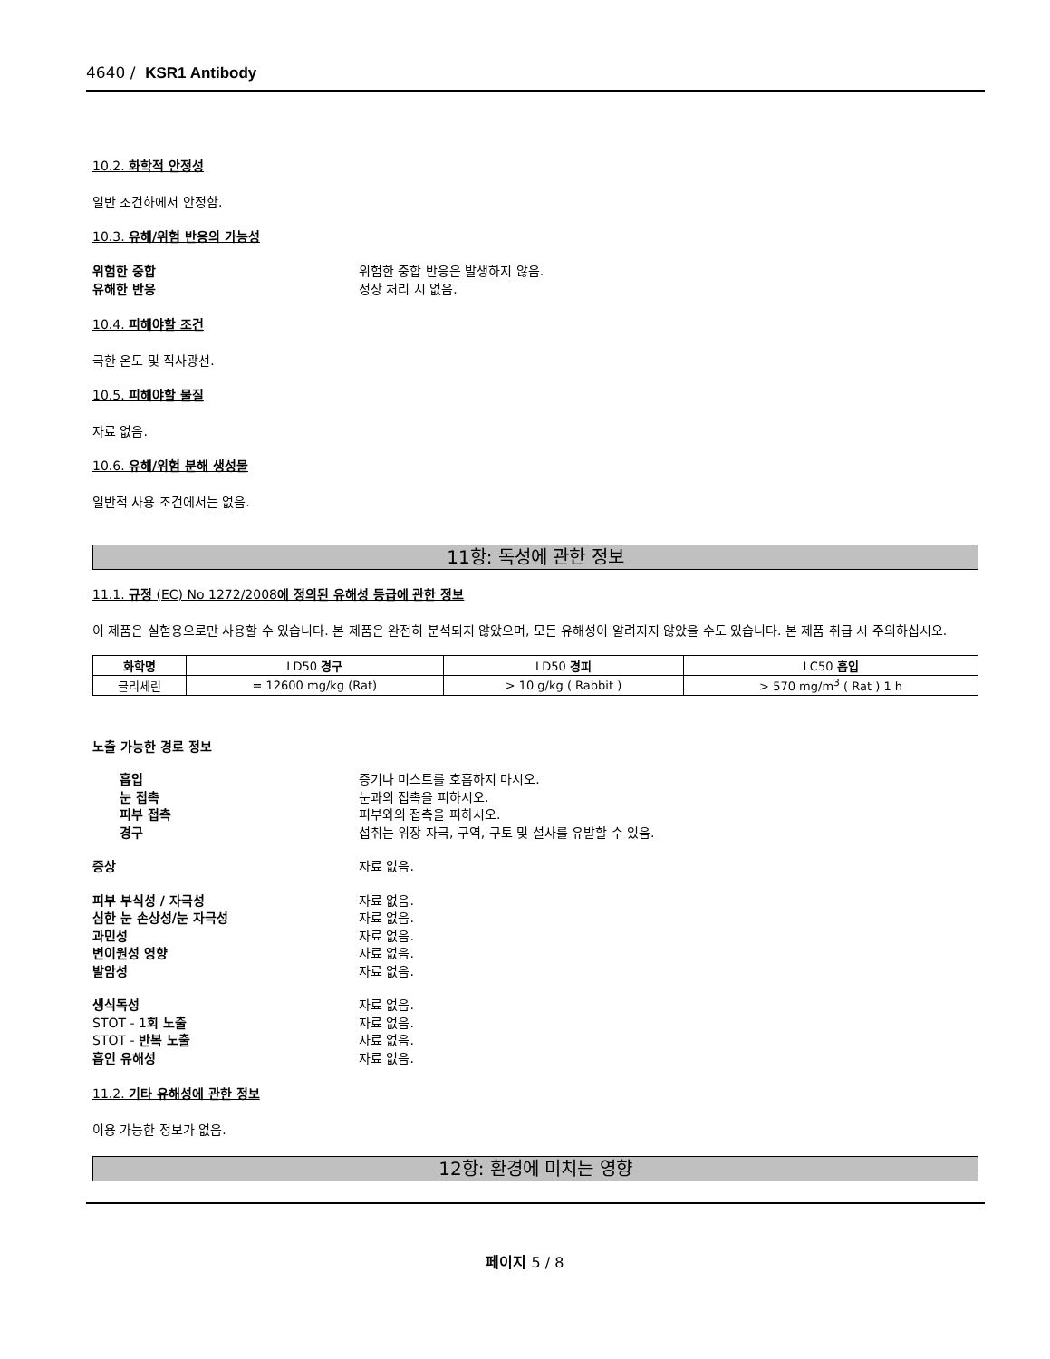4640 / KSR1 Antibody
10.2. 화학적 안정성
일반 조건하에서 안정함.
10.3. 유해/위험 반응의 가능성
위험한 중합
위험한 중합 반응은 발생하지 않음.
유해한 반응
정상 처리 시 없음.
10.4. 피해야할 조건
극한 온도 및 직사광선.
10.5. 피해야할 물질
자료 없음.
10.6. 유해/위험 분해 생성물
일반적 사용 조건에서는 없음.
11항: 독성에 관한 정보
11.1. 규정 (EC) No 1272/2008에 정의된 유해성 등급에 관한 정보
이 제품은 실험용으로만 사용할 수 있습니다. 본 제품은 완전히 분석되지 않았으며, 모든 유해성이 알려지지 않았을 수도 있습니다. 본 제품 취급 시 주의하십시오.
| 화학명 | LD50 경구 | LD50 경피 | LC50 흡입 |
| --- | --- | --- | --- |
| 글리세린 | = 12600 mg/kg (Rat) | > 10 g/kg ( Rabbit ) | > 570 mg/m<sup>3</sup> ( Rat ) 1 h |
노출 가능한 경로 정보
흡입
증기나 미스트를 호흡하지 마시오.
눈 접촉
눈과의 접촉을 피하시오.
피부 접촉
피부와의 접촉을 피하시오.
경구
섭취는 위장 자극, 구역, 구토 및 설사를 유발할 수 있음.
증상
자료 없음.
피부 부식성 / 자극성
자료 없음.
심한 눈 손상성/눈 자극성
자료 없음.
과민성
자료 없음.
변이원성 영향
자료 없음.
발암성
자료 없음.
생식독성
자료 없음.
STOT - 1회 노출
자료 없음.
STOT - 반복 노출
자료 없음.
흡인 유해성
자료 없음.
11.2. 기타 유해성에 관한 정보
이용 가능한 정보가 없음.
12항: 환경에 미치는 영향
페이지 5 / 8